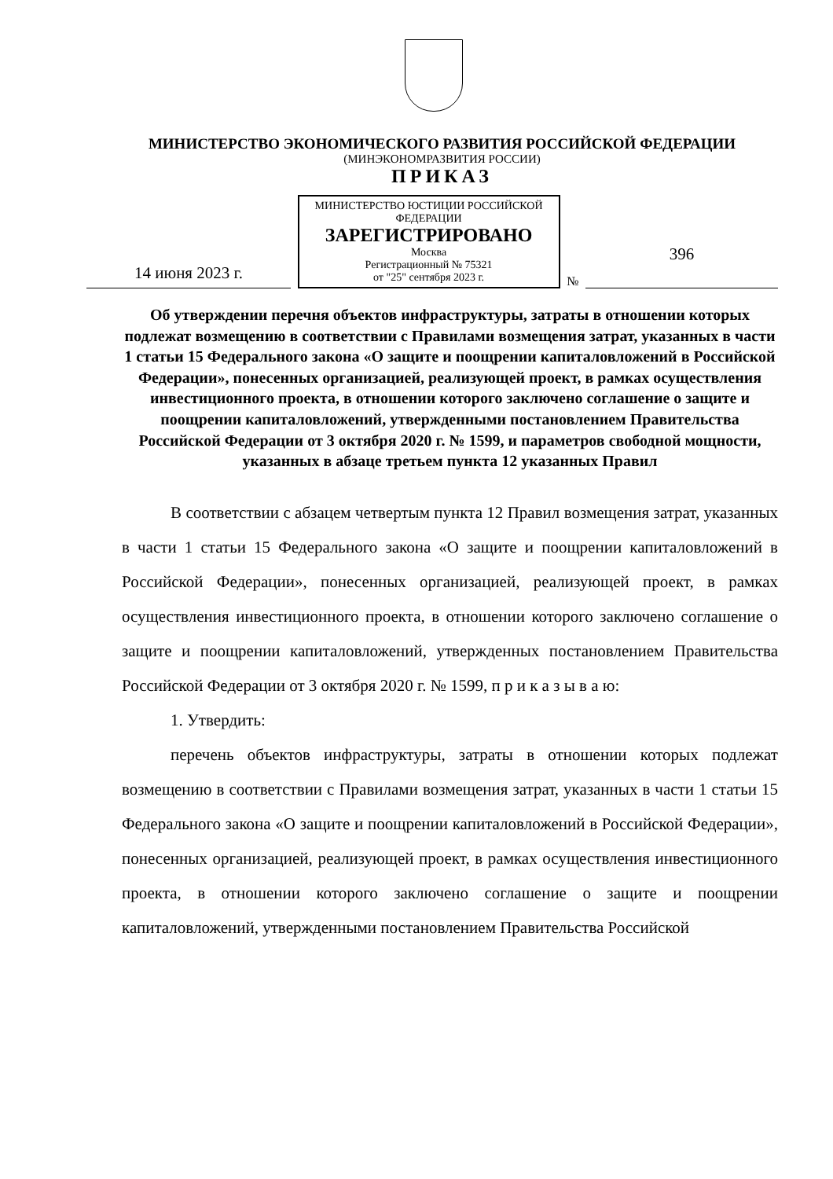МИНИСТЕРСТВО ЭКОНОМИЧЕСКОГО РАЗВИТИЯ РОССИЙСКОЙ ФЕДЕРАЦИИ
(МИНЭКОНОМРАЗВИТИЯ РОССИИ)
ПРИКАЗ
14 июня 2023 г.
МИНИСТЕРСТВО ЮСТИЦИИ РОССИЙСКОЙ ФЕДЕРАЦИИ
ЗАРЕГИСТРИРОВАНО
Москва
Регистрационный № 75321
от "25" сентября 2023 г.
№
396
Об утверждении перечня объектов инфраструктуры, затраты в отношении которых подлежат возмещению в соответствии с Правилами возмещения затрат, указанных в части 1 статьи 15 Федерального закона «О защите и поощрении капиталовложений в Российской Федерации», понесенных организацией, реализующей проект, в рамках осуществления инвестиционного проекта, в отношении которого заключено соглашение о защите и поощрении капиталовложений, утвержденными постановлением Правительства Российской Федерации от 3 октября 2020 г. № 1599, и параметров свободной мощности, указанных в абзаце третьем пункта 12 указанных Правил
В соответствии с абзацем четвертым пункта 12 Правил возмещения затрат, указанных в части 1 статьи 15 Федерального закона «О защите и поощрении капиталовложений в Российской Федерации», понесенных организацией, реализующей проект, в рамках осуществления инвестиционного проекта, в отношении которого заключено соглашение о защите и поощрении капиталовложений, утвержденных постановлением Правительства Российской Федерации от 3 октября 2020 г. № 1599, п р и к а з ы в а ю:
1. Утвердить:
перечень объектов инфраструктуры, затраты в отношении которых подлежат возмещению в соответствии с Правилами возмещения затрат, указанных в части 1 статьи 15 Федерального закона «О защите и поощрении капиталовложений в Российской Федерации», понесенных организацией, реализующей проект, в рамках осуществления инвестиционного проекта, в отношении которого заключено соглашение о защите и поощрении капиталовложений, утвержденными постановлением Правительства Российской